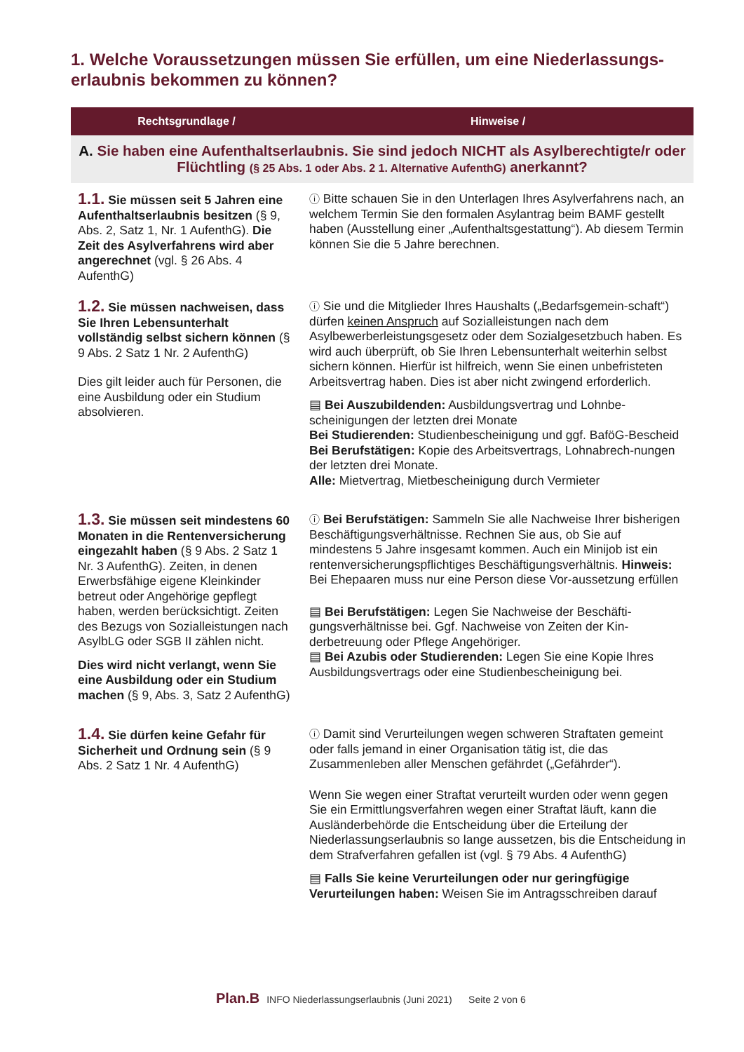1. Welche Voraussetzungen müssen Sie erfüllen, um eine Niederlassungs-erlaubnis bekommen zu können?
| Rechtsgrundlage / | Hinweise / |
| --- | --- |
| A. Sie haben eine Aufenthaltserlaubnis. Sie sind jedoch NICHT als Asylberechtigte/r oder Flüchtling (§ 25 Abs. 1 oder Abs. 2 1. Alternative AufenthG) anerkannt? | |
| 1.1. Sie müssen seit 5 Jahren eine Aufenthaltserlaubnis besitzen (§ 9, Abs. 2, Satz 1, Nr. 1 AufenthG). Die Zeit des Asylverfahrens wird aber angerechnet (vgl. § 26 Abs. 4 AufenthG) | ⓘ Bitte schauen Sie in den Unterlagen Ihres Asylverfahrens nach, an welchem Termin Sie den formalen Asylantrag beim BAMF gestellt haben (Ausstellung einer „Aufenthaltsgestattung“). Ab diesem Termin können Sie die 5 Jahre berechnen. |
| 1.2. Sie müssen nachweisen, dass Sie Ihren Lebensunterhalt vollständig selbst sichern können (§ 9 Abs. 2 Satz 1 Nr. 2 AufenthG) Dies gilt leider auch für Personen, die eine Ausbildung oder ein Studium absolvieren. | ⓘ Sie und die Mitglieder Ihres Haushalts („Bedarfsgemein-schaft“) dürfen keinen Anspruch auf Sozialleistungen nach dem Asylbewerberleistungsgesetz oder dem Sozialgesetzbuch haben. Es wird auch überprüft, ob Sie Ihren Lebensunterhalt weiterhin selbst sichern können. Hierfür ist hilfreich, wenn Sie einen unbefristeten Arbeitsvertrag haben. Dies ist aber nicht zwingend erforderlich. ▤ Bei Auszubildenden: Ausbildungsvertrag und Lohnbe-scheinigungen der letzten drei Monate Bei Studierenden: Studienbescheinigung und ggf. BaföG-Bescheid Bei Berufstätigen: Kopie des Arbeitsvertrags, Lohnabrech-nungen der letzten drei Monate. Alle: Mietvertrag, Mietbescheinigung durch Vermieter |
| 1.3. Sie müssen seit mindestens 60 Monaten in die Rentenversicherung eingezahlt haben (§ 9 Abs. 2 Satz 1 Nr. 3 AufenthG). Zeiten, in denen Erwerbsfähige eigene Kleinkinder betreut oder Angehörige gepflegt haben, werden berücksichtigt. Zeiten des Bezugs von Sozialleistungen nach AsylbLG oder SGB II zählen nicht. Dies wird nicht verlangt, wenn Sie eine Ausbildung oder ein Studium machen (§ 9, Abs. 3, Satz 2 AufenthG) | ⓘ Bei Berufstätigen: Sammeln Sie alle Nachweise Ihrer bisherigen Beschäftigungsverhältnisse. Rechnen Sie aus, ob Sie auf mindestens 5 Jahre insgesamt kommen. Auch ein Minijob ist ein rentenversicherungspflichtiges Beschäftigungsverhältnis. Hinweis: Bei Ehepaaren muss nur eine Person diese Vor-aussetzung erfüllen ▤ Bei Berufstätigen: Legen Sie Nachweise der Beschäfti-gungsverhältnisse bei. Ggf. Nachweise von Zeiten der Kin-derbetreuung oder Pflege Angehöriger. ▤ Bei Azubis oder Studierenden: Legen Sie eine Kopie Ihres Ausbildungsvertrags oder eine Studienbescheinigung bei. |
| 1.4. Sie dürfen keine Gefahr für Sicherheit und Ordnung sein (§ 9 Abs. 2 Satz 1 Nr. 4 AufenthG) | ⓘ Damit sind Verurteilungen wegen schweren Straftaten gemeint oder falls jemand in einer Organisation tätig ist, die das Zusammenleben aller Menschen gefährdet („Gefährder“). Wenn Sie wegen einer Straftat verurteilt wurden oder wenn gegen Sie ein Ermittlungsverfahren wegen einer Straftat läuft, kann die Ausländerbehörde die Entscheidung über die Erteilung der Niederlassungserlaubnis so lange aussetzen, bis die Entscheidung in dem Strafverfahren gefallen ist (vgl. § 79 Abs. 4 AufenthG) ▤ Falls Sie keine Verurteilungen oder nur geringfügige Verurteilungen haben: Weisen Sie im Antragsschreiben darauf |
Plan.B INFO Niederlassungserlaubnis (Juni 2021) Seite 2 von 6